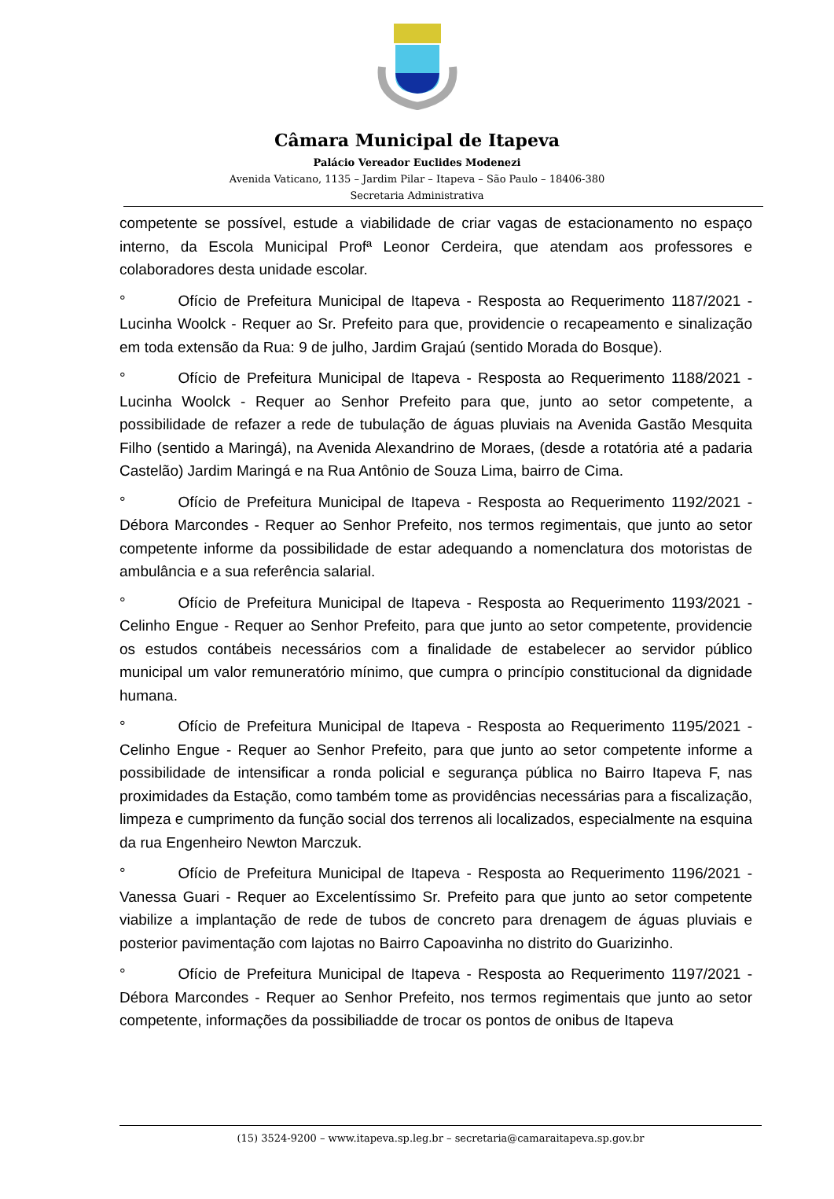Câmara Municipal de Itapeva
Palácio Vereador Euclides Modenezi
Avenida Vaticano, 1135 – Jardim Pilar – Itapeva – São Paulo – 18406-380
Secretaria Administrativa
competente se possível, estude a viabilidade de criar vagas de estacionamento no espaço interno, da Escola Municipal Profª Leonor Cerdeira, que atendam aos professores e colaboradores desta unidade escolar.
° Ofício de Prefeitura Municipal de Itapeva - Resposta ao Requerimento 1187/2021 - Lucinha Woolck - Requer ao Sr. Prefeito para que, providencie o recapeamento e sinalização em toda extensão da Rua: 9 de julho, Jardim Grajaú (sentido Morada do Bosque).
° Ofício de Prefeitura Municipal de Itapeva - Resposta ao Requerimento 1188/2021 - Lucinha Woolck - Requer ao Senhor Prefeito para que, junto ao setor competente, a possibilidade de refazer a rede de tubulação de águas pluviais na Avenida Gastão Mesquita Filho (sentido a Maringá), na Avenida Alexandrino de Moraes, (desde a rotatória até a padaria Castelão) Jardim Maringá e na Rua Antônio de Souza Lima, bairro de Cima.
° Ofício de Prefeitura Municipal de Itapeva - Resposta ao Requerimento 1192/2021 - Débora Marcondes - Requer ao Senhor Prefeito, nos termos regimentais, que junto ao setor competente informe da possibilidade de estar adequando a nomenclatura dos motoristas de ambulância e a sua referência salarial.
° Ofício de Prefeitura Municipal de Itapeva - Resposta ao Requerimento 1193/2021 - Celinho Engue - Requer ao Senhor Prefeito, para que junto ao setor competente, providencie os estudos contábeis necessários com a finalidade de estabelecer ao servidor público municipal um valor remuneratório mínimo, que cumpra o princípio constitucional da dignidade humana.
° Ofício de Prefeitura Municipal de Itapeva - Resposta ao Requerimento 1195/2021 - Celinho Engue - Requer ao Senhor Prefeito, para que junto ao setor competente informe a possibilidade de intensificar a ronda policial e segurança pública no Bairro Itapeva F, nas proximidades da Estação, como também tome as providências necessárias para a fiscalização, limpeza e cumprimento da função social dos terrenos ali localizados, especialmente na esquina da rua Engenheiro Newton Marczuk.
° Ofício de Prefeitura Municipal de Itapeva - Resposta ao Requerimento 1196/2021 - Vanessa Guari - Requer ao Excelentíssimo Sr. Prefeito para que junto ao setor competente viabilize a implantação de rede de tubos de concreto para drenagem de águas pluviais e posterior pavimentação com lajotas no Bairro Capoavinha no distrito do Guarizinho.
° Ofício de Prefeitura Municipal de Itapeva - Resposta ao Requerimento 1197/2021 - Débora Marcondes - Requer ao Senhor Prefeito, nos termos regimentais que junto ao setor competente, informações da possibiliadde de trocar os pontos de onibus de Itapeva
(15) 3524-9200 – www.itapeva.sp.leg.br – secretaria@camaraitapeva.sp.gov.br